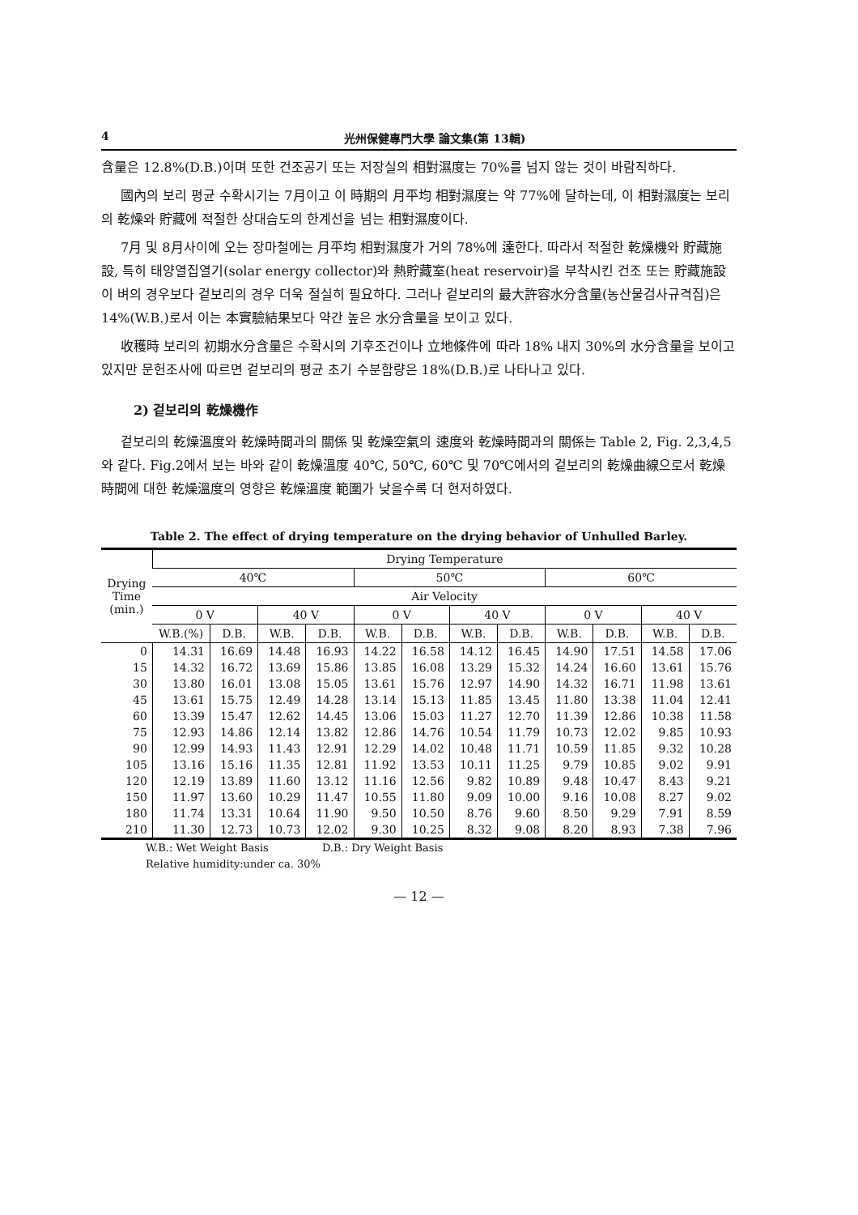4 光州保健專門大學 論文集(第 13輯)
含量은 12.8%(D.B.)이며 또한 건조공기 또는 저장실의 相對濕度는 70%를 넘지 않는 것이 바람직하다.
國內의 보리 평균 수확시기는 7月이고 이 時期의 月平均 相對濕度는 약 77%에 달하는데, 이 相對濕度는 보리의 乾燥와 貯藏에 적절한 상대습도의 한계선을 넘는 相對濕度이다.
7月 및 8月사이에 오는 장마철에는 月平均 相對濕度가 거의 78%에 達한다. 따라서 적절한 乾燥機와 貯藏施設, 특히 태양열집열기(solar energy collector)와 熱貯藏室(heat reservoir)을 부착시킨 건조 또는 貯藏施設이 벼의 경우보다 겉보리의 경우 더욱 절실히 필요하다. 그러나 겉보리의 最大許容水分含量(농산물검사규격집)은 14%(W.B.)로서 이는 本實驗結果보다 약간 높은 水分含量을 보이고 있다.
收穫時 보리의 初期水分含量은 수확시의 기후조건이나 立地條件에 따라 18% 내지 30%의 水分含量을 보이고 있지만 문헌조사에 따르면 겉보리의 평균 초기 수분함량은 18%(D.B.)로 나타나고 있다.
2) 겉보리의 乾燥機作
겉보리의 乾燥溫度와 乾燥時間과의 關係 및 乾燥空氣의 速度와 乾燥時間과의 關係는 Table 2, Fig. 2,3,4,5와 같다. Fig.2에서 보는 바와 같이 乾燥溫度 40℃, 50℃, 60℃ 및 70℃에서의 겉보리의 乾燥曲線으로서 乾燥時間에 대한 乾燥溫度의 영향은 乾燥溫度 範圍가 낮을수록 더 현저하였다.
Table 2. The effect of drying temperature on the drying behavior of Unhulled Barley.
| Drying Time (min.) | Drying Temperature | | | | | | | | | | | |
| --- | --- | --- | --- | --- | --- | --- | --- | --- | --- | --- | --- | --- |
| | 40℃ | | | | 50℃ | | | | 60℃ | | | |
| | Air Velocity | | | | | | | | | | | |
| | 0 V | | 40 V | | 0 V | | 40 V | | 0 V | | 40 V | |
| | W.B.(%) | D.B. | W.B. | D.B. | W.B. | D.B. | W.B. | D.B. | W.B. | D.B. | W.B. | D.B. |
| 0 | 14.31 | 16.69 | 14.48 | 16.93 | 14.22 | 16.58 | 14.12 | 16.45 | 14.90 | 17.51 | 14.58 | 17.06 |
| 15 | 14.32 | 16.72 | 13.69 | 15.86 | 13.85 | 16.08 | 13.29 | 15.32 | 14.24 | 16.60 | 13.61 | 15.76 |
| 30 | 13.80 | 16.01 | 13.08 | 15.05 | 13.61 | 15.76 | 12.97 | 14.90 | 14.32 | 16.71 | 11.98 | 13.61 |
| 45 | 13.61 | 15.75 | 12.49 | 14.28 | 13.14 | 15.13 | 11.85 | 13.45 | 11.80 | 13.38 | 11.04 | 12.41 |
| 60 | 13.39 | 15.47 | 12.62 | 14.45 | 13.06 | 15.03 | 11.27 | 12.70 | 11.39 | 12.86 | 10.38 | 11.58 |
| 75 | 12.93 | 14.86 | 12.14 | 13.82 | 12.86 | 14.76 | 10.54 | 11.79 | 10.73 | 12.02 | 9.85 | 10.93 |
| 90 | 12.99 | 14.93 | 11.43 | 12.91 | 12.29 | 14.02 | 10.48 | 11.71 | 10.59 | 11.85 | 9.32 | 10.28 |
| 105 | 13.16 | 15.16 | 11.35 | 12.81 | 11.92 | 13.53 | 10.11 | 11.25 | 9.79 | 10.85 | 9.02 | 9.91 |
| 120 | 12.19 | 13.89 | 11.60 | 13.12 | 11.16 | 12.56 | 9.82 | 10.89 | 9.48 | 10.47 | 8.43 | 9.21 |
| 150 | 11.97 | 13.60 | 10.29 | 11.47 | 10.55 | 11.80 | 9.09 | 10.00 | 9.16 | 10.08 | 8.27 | 9.02 |
| 180 | 11.74 | 13.31 | 10.64 | 11.90 | 9.50 | 10.50 | 8.76 | 9.60 | 8.50 | 9.29 | 7.91 | 8.59 |
| 210 | 11.30 | 12.73 | 10.73 | 12.02 | 9.30 | 10.25 | 8.32 | 9.08 | 8.20 | 8.93 | 7.38 | 7.96 |
W.B.: Wet Weight Basis D.B.: Dry Weight Basis
Relative humidity:under ca. 30%
— 12 —